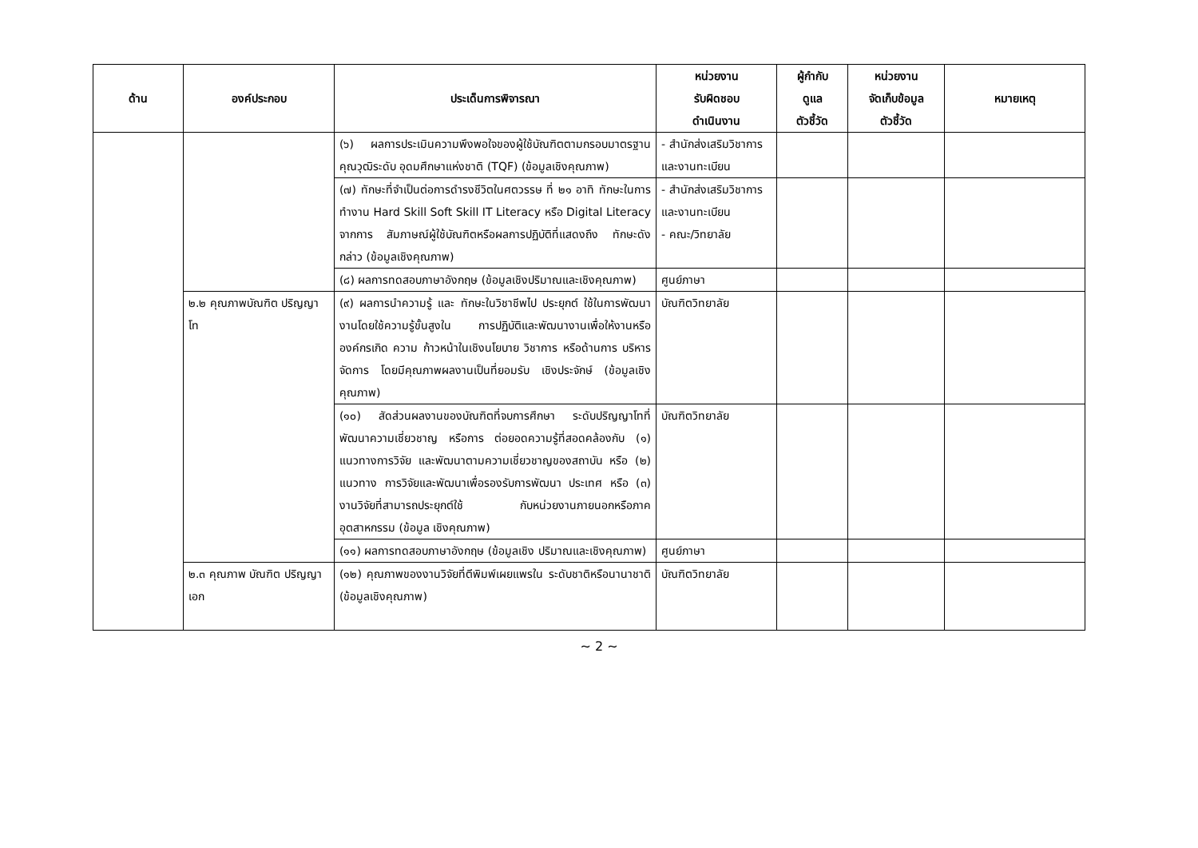| ด้าน | องค์ประกอบ | ประเด็นการพิจารณา | หน่วยงาน รับผิดชอบ ดำเนินงาน | ผู้กำกับ ดูแล ตัวชี้วัด | หน่วยงาน จัดเก็บข้อมูล ตัวชี้วัด | หมายเหตุ |
| --- | --- | --- | --- | --- | --- | --- |
| | | (๖) ผลการประเมินความพึงพอใจของผู้ใช้บัณฑิตตามกรอบมาตรฐานคุณวุฒิระดับ อุดมศึกษาแห่งชาติ (TQF) (ข้อมูลเชิงคุณภาพ) | - สำนักส่งเสริมวิชาการและงานทะเบียน | | | |
| | | (๗) ทักษะที่จำเป็นต่อการดำรงชีวิตในศตวรรษ ที่ ๒๑ อาทิ ทักษะในการทำงาน Hard Skill Soft Skill IT Literacy หรือ Digital Literacy จากการ สัมภาษณ์ผู้ใช้บัณฑิตหรือผลการปฏิบัติที่แสดงถึง ทักษะดังกล่าว (ข้อมูลเชิงคุณภาพ) | - สำนักส่งเสริมวิชาการและงานทะเบียน - คณะ/วิทยาลัย | | | |
| | | (๘) ผลการทดสอบภาษาอังกฤษ (ข้อมูลเชิงปริมาณและเชิงคุณภาพ) | ศูนย์ภาษา | | | |
| | ๒.๒ คุณภาพบัณฑิต ปริญญาโท | (๙) ผลการนำความรู้ และ ทักษะในวิชาชีพไป ประยุกต์ ใช้ในการพัฒนางานโดยใช้ความรู้ขั้นสูงใน การปฏิบัติและพัฒนางานเพื่อให้งานหรือองค์กรเกิด ความ ก้าวหน้าในเชิงนโยบาย วิชาการ หรือด้านการ บริหารจัดการ โดยมีคุณภาพผลงานเป็นที่ยอมรับ เชิงประจักษ์ (ข้อมูลเชิงคุณภาพ) | บัณฑิตวิทยาลัย | | | |
| | | (๑๐) สัดส่วนผลงานของบัณฑิตที่จบการศึกษา ระดับปริญญาโทที่พัฒนาความเชี่ยวชาญ หรือการ ต่อยอดความรู้ที่สอดคล้องกับ (๑) แนวทางการวิจัย และพัฒนาตามความเชี่ยวชาญของสถาบัน หรือ (๒) แนวทาง การวิจัยและพัฒนาเพื่อรองรับการพัฒนา ประเทศ หรือ (๓) งานวิจัยที่สามารถประยุกต์ใช้ กับหน่วยงานภายนอกหรือภาค อุตสาหกรรม (ข้อมูล เชิงคุณภาพ) | บัณฑิตวิทยาลัย | | | |
| | | (๑๑) ผลการทดสอบภาษาอังกฤษ (ข้อมูลเชิง ปริมาณและเชิงคุณภาพ) | ศูนย์ภาษา | | | |
| | ๒.๓ คุณภาพ บัณฑิต ปริญญาเอก | (๑๒) คุณภาพของงานวิจัยที่ตีพิมพ์เผยแพรใน ระดับชาติหรือนานาชาติ (ข้อมูลเชิงคุณภาพ) | บัณฑิตวิทยาลัย | | | |
~ 2 ~